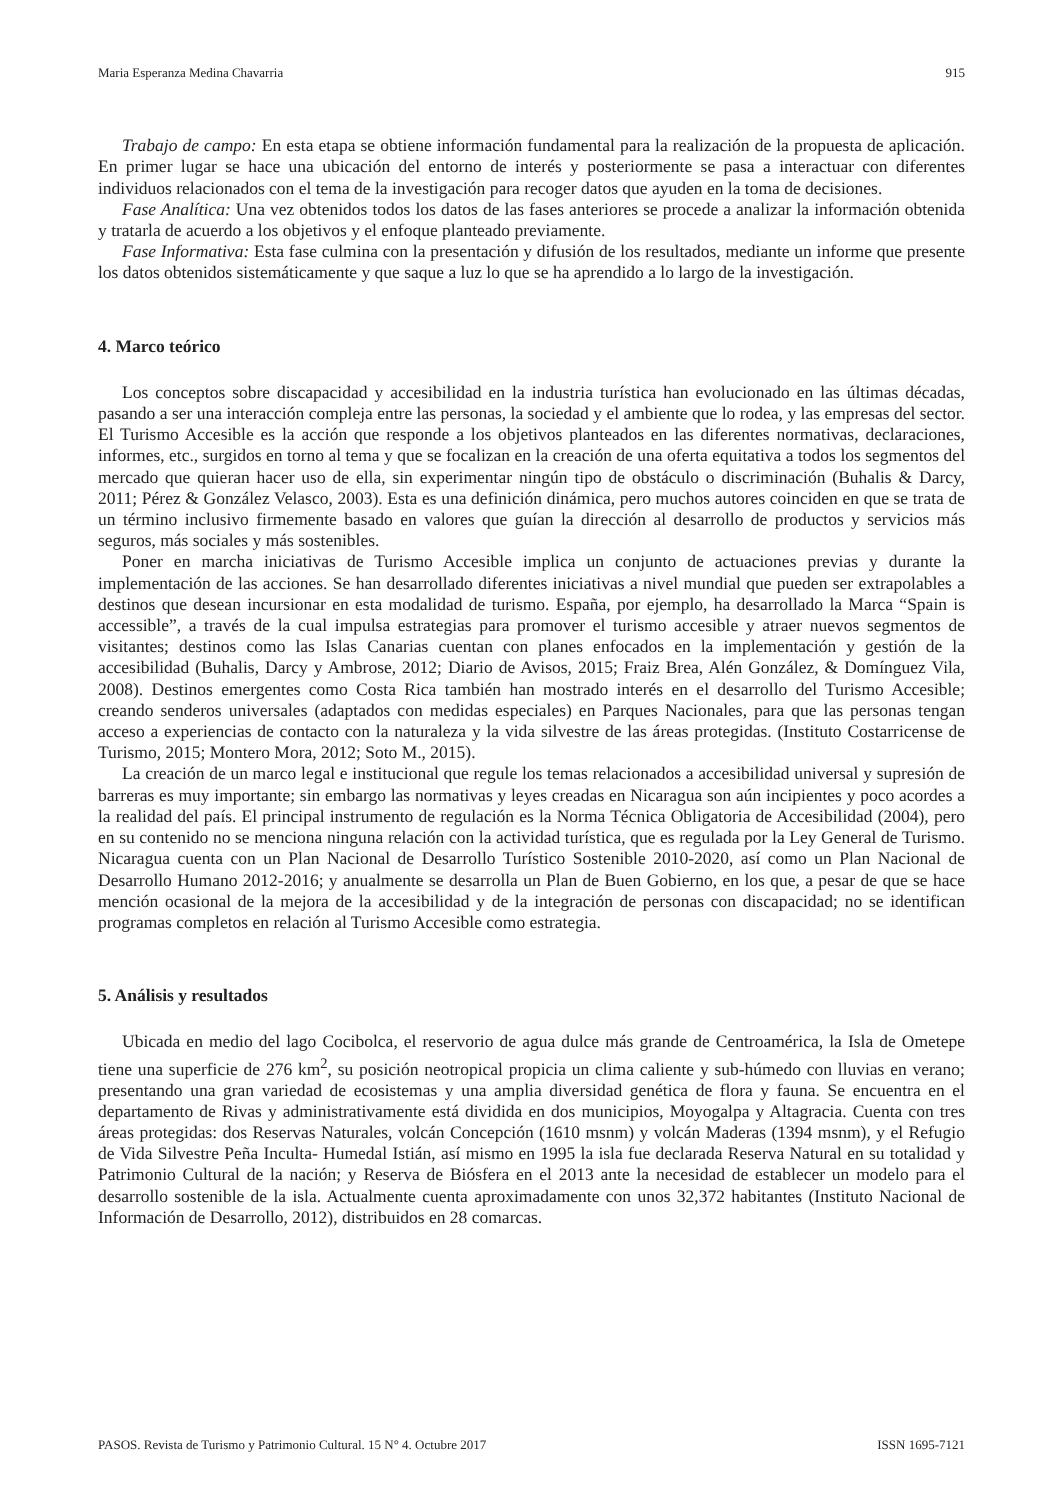Maria Esperanza Medina Chavarria 915
Trabajo de campo: En esta etapa se obtiene información fundamental para la realización de la propuesta de aplicación. En primer lugar se hace una ubicación del entorno de interés y posteriormente se pasa a interactuar con diferentes individuos relacionados con el tema de la investigación para recoger datos que ayuden en la toma de decisiones.
Fase Analítica: Una vez obtenidos todos los datos de las fases anteriores se procede a analizar la información obtenida y tratarla de acuerdo a los objetivos y el enfoque planteado previamente.
Fase Informativa: Esta fase culmina con la presentación y difusión de los resultados, mediante un informe que presente los datos obtenidos sistemáticamente y que saque a luz lo que se ha aprendido a lo largo de la investigación.
4. Marco teórico
Los conceptos sobre discapacidad y accesibilidad en la industria turística han evolucionado en las últimas décadas, pasando a ser una interacción compleja entre las personas, la sociedad y el ambiente que lo rodea, y las empresas del sector. El Turismo Accesible es la acción que responde a los objetivos planteados en las diferentes normativas, declaraciones, informes, etc., surgidos en torno al tema y que se focalizan en la creación de una oferta equitativa a todos los segmentos del mercado que quieran hacer uso de ella, sin experimentar ningún tipo de obstáculo o discriminación (Buhalis & Darcy, 2011; Pérez & González Velasco, 2003). Esta es una definición dinámica, pero muchos autores coinciden en que se trata de un término inclusivo firmemente basado en valores que guían la dirección al desarrollo de productos y servicios más seguros, más sociales y más sostenibles.
Poner en marcha iniciativas de Turismo Accesible implica un conjunto de actuaciones previas y durante la implementación de las acciones. Se han desarrollado diferentes iniciativas a nivel mundial que pueden ser extrapolables a destinos que desean incursionar en esta modalidad de turismo. España, por ejemplo, ha desarrollado la Marca “Spain is accessible”, a través de la cual impulsa estrategias para promover el turismo accesible y atraer nuevos segmentos de visitantes; destinos como las Islas Canarias cuentan con planes enfocados en la implementación y gestión de la accesibilidad (Buhalis, Darcy y Ambrose, 2012; Diario de Avisos, 2015; Fraiz Brea, Alén González, & Domínguez Vila, 2008). Destinos emergentes como Costa Rica también han mostrado interés en el desarrollo del Turismo Accesible; creando senderos universales (adaptados con medidas especiales) en Parques Nacionales, para que las personas tengan acceso a experiencias de contacto con la naturaleza y la vida silvestre de las áreas protegidas. (Instituto Costarricense de Turismo, 2015; Montero Mora, 2012; Soto M., 2015).
La creación de un marco legal e institucional que regule los temas relacionados a accesibilidad universal y supresión de barreras es muy importante; sin embargo las normativas y leyes creadas en Nicaragua son aún incipientes y poco acordes a la realidad del país. El principal instrumento de regulación es la Norma Técnica Obligatoria de Accesibilidad (2004), pero en su contenido no se menciona ninguna relación con la actividad turística, que es regulada por la Ley General de Turismo. Nicaragua cuenta con un Plan Nacional de Desarrollo Turístico Sostenible 2010-2020, así como un Plan Nacional de Desarrollo Humano 2012-2016; y anualmente se desarrolla un Plan de Buen Gobierno, en los que, a pesar de que se hace mención ocasional de la mejora de la accesibilidad y de la integración de personas con discapacidad; no se identifican programas completos en relación al Turismo Accesible como estrategia.
5. Análisis y resultados
Ubicada en medio del lago Cocibolca, el reservorio de agua dulce más grande de Centroamérica, la Isla de Ometepe tiene una superficie de 276 km<sup>2</sup>, su posición neotropical propicia un clima caliente y sub-húmedo con lluvias en verano; presentando una gran variedad de ecosistemas y una amplia diversidad genética de flora y fauna. Se encuentra en el departamento de Rivas y administrativamente está dividida en dos municipios, Moyogalpa y Altagracia. Cuenta con tres áreas protegidas: dos Reservas Naturales, volcán Concepción (1610 msnm) y volcán Maderas (1394 msnm), y el Refugio de Vida Silvestre Peña Inculta- Humedal Istián, así mismo en 1995 la isla fue declarada Reserva Natural en su totalidad y Patrimonio Cultural de la nación; y Reserva de Biósfera en el 2013 ante la necesidad de establecer un modelo para el desarrollo sostenible de la isla. Actualmente cuenta aproximadamente con unos 32,372 habitantes (Instituto Nacional de Información de Desarrollo, 2012), distribuidos en 28 comarcas.
PASOS. Revista de Turismo y Patrimonio Cultural. 15 N° 4. Octubre 2017 ISSN 1695-7121